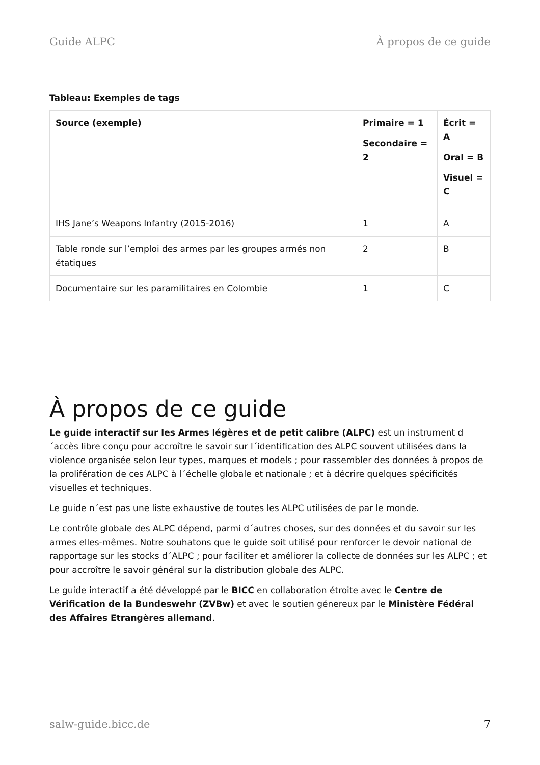Guide ALPC À propos de ce guide
Tableau: Exemples de tags
| Source (exemple) | Primaire = 1 Secondaire = 2 | Écrit = A Oral = B Visuel = C |
| --- | --- | --- |
| IHS Jane’s Weapons Infantry (2015-2016) | 1 | A |
| Table ronde sur l’emploi des armes par les groupes armés non étatiques | 2 | B |
| Documentaire sur les paramilitaires en Colombie | 1 | C |
À propos de ce guide
Le guide interactif sur les Armes légères et de petit calibre (ALPC) est un instrument d´accès libre conçu pour accroître le savoir sur l´identification des ALPC souvent utilisées dans la violence organisée selon leur types, marques et models ; pour rassembler des données à propos de la prolifération de ces ALPC à l´échelle globale et nationale ; et à décrire quelques spécificités visuelles et techniques.
Le guide n´est pas une liste exhaustive de toutes les ALPC utilisées de par le monde.
Le contrôle globale des ALPC dépend, parmi d´autres choses, sur des données et du savoir sur les armes elles-mêmes. Notre souhatons que le guide soit utilisé pour renforcer le devoir national de rapportage sur les stocks d´ALPC ; pour faciliter et améliorer la collecte de données sur les ALPC ; et pour accroître le savoir général sur la distribution globale des ALPC.
Le guide interactif a été développé par le BICC en collaboration étroite avec le Centre de Vérification de la Bundeswehr (ZVBw) et avec le soutien génereux par le Ministère Fédéral des Affaires Etrangères allemand.
salw-guide.bicc.de 7